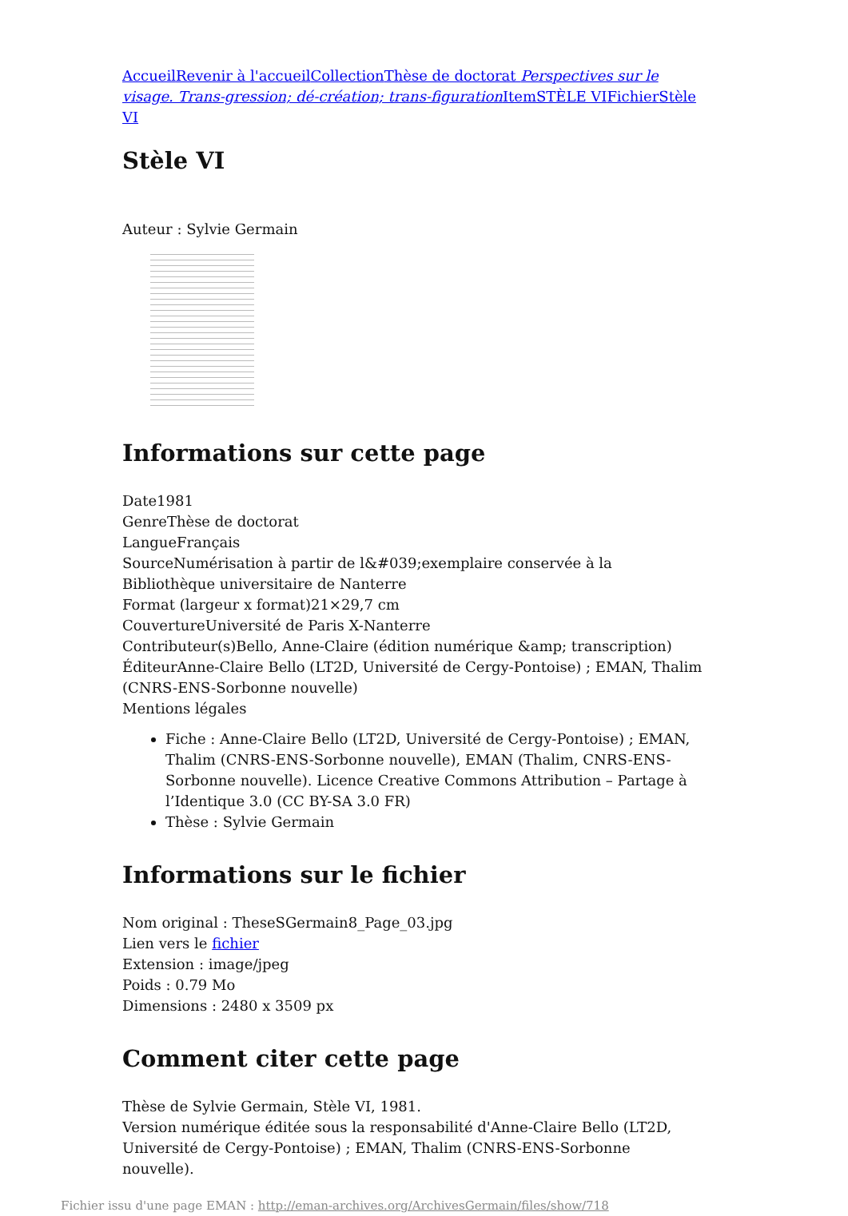Accueil Revenir à l'accueil Collection Thèse de doctorat Perspectives sur le visage. Trans-gression; dé-création; trans-figuration Item STÈLE VI Fichier Stèle VI
Stèle VI
Auteur : Sylvie Germain
Informations sur cette page
Date1981
GenreThèse de doctorat
LangueFrançais
SourceNumérisation à partir de l&#039;exemplaire conservée à la Bibliothèque universitaire de Nanterre
Format (largeur x format)21×29,7 cm
CouvertureUniversité de Paris X-Nanterre
Contributeur(s)Bello, Anne-Claire (édition numérique &amp; transcription)
ÉditeurAnne-Claire Bello (LT2D, Université de Cergy-Pontoise) ; EMAN, Thalim (CNRS-ENS-Sorbonne nouvelle)
Mentions légales
Fiche : Anne-Claire Bello (LT2D, Université de Cergy-Pontoise) ; EMAN, Thalim (CNRS-ENS-Sorbonne nouvelle), EMAN (Thalim, CNRS-ENS-Sorbonne nouvelle). Licence Creative Commons Attribution – Partage à l’Identique 3.0 (CC BY-SA 3.0 FR)
Thèse : Sylvie Germain
Informations sur le fichier
Nom original : TheseSGermain8_Page_03.jpg
Lien vers le fichier
Extension : image/jpeg
Poids : 0.79 Mo
Dimensions : 2480 x 3509 px
Comment citer cette page
Thèse de Sylvie Germain, Stèle VI, 1981.
Version numérique éditée sous la responsabilité d'Anne-Claire Bello (LT2D, Université de Cergy-Pontoise) ; EMAN, Thalim (CNRS-ENS-Sorbonne nouvelle).
Fichier issu d'une page EMAN : http://eman-archives.org/ArchivesGermain/files/show/718